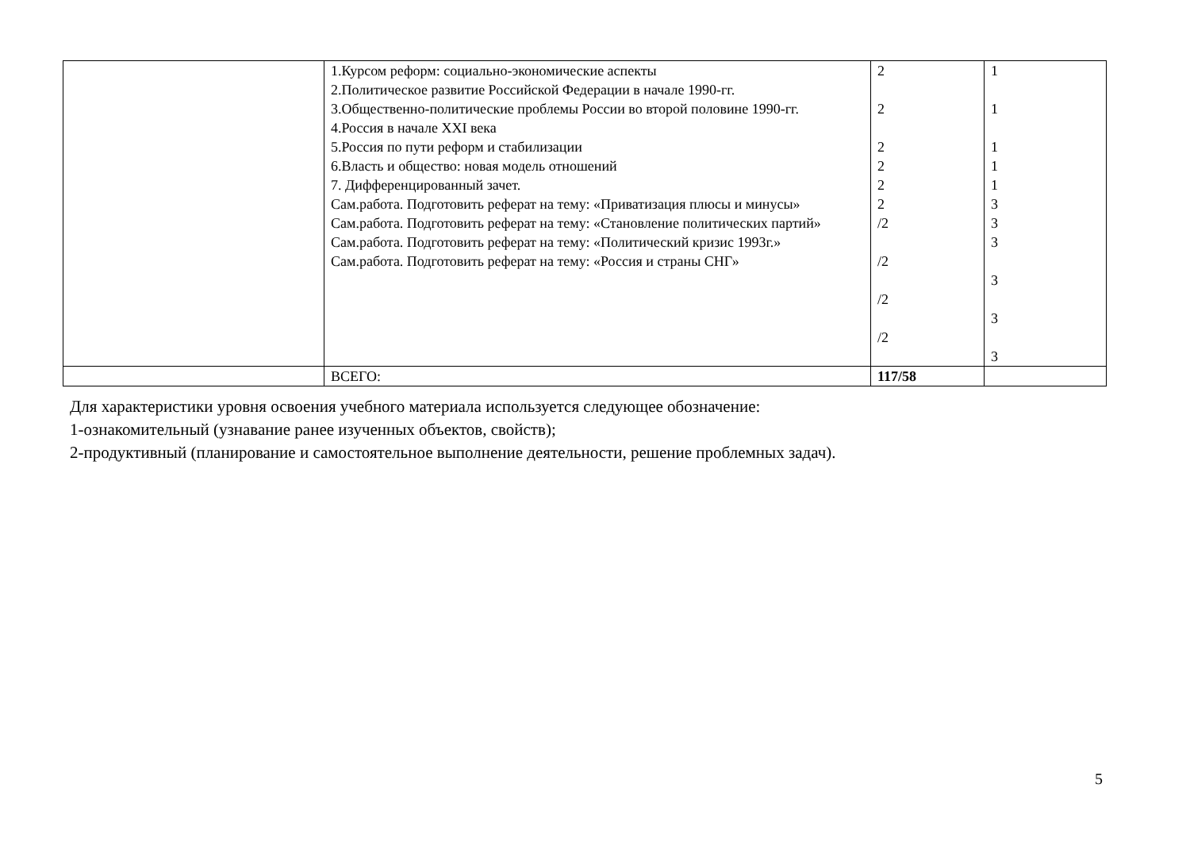| | 1.Курсом реформ: социально-экономические аспекты 2.Политическое развитие Российской Федерации в начале 1990-гг. 3.Общественно-политические проблемы России во второй половине 1990-гг. 4.Россия в начале XXI века 5.Россия по пути реформ и стабилизации 6.Власть и общество: новая модель отношений 7. Дифференцированный зачет. Сам.работа. Подготовить реферат на тему: «Приватизация плюсы и минусы» Сам.работа. Подготовить реферат на тему: «Становление политических партий» Сам.работа. Подготовить реферат на тему: «Политический кризис 1993г.» Сам.работа. Подготовить реферат на тему: «Россия и страны СНГ» | 2 2 2 2 2 2 /2 /2 /2 /2 | 1 1 1 1 1 3 3 3 3 3 3 |
| | ВСЕГО: | 117/58 | |
Для характеристики уровня освоения учебного материала используется следующее обозначение:
1-ознакомительный (узнавание ранее изученных объектов, свойств);
2-продуктивный (планирование и самостоятельное выполнение деятельности, решение проблемных задач).
5